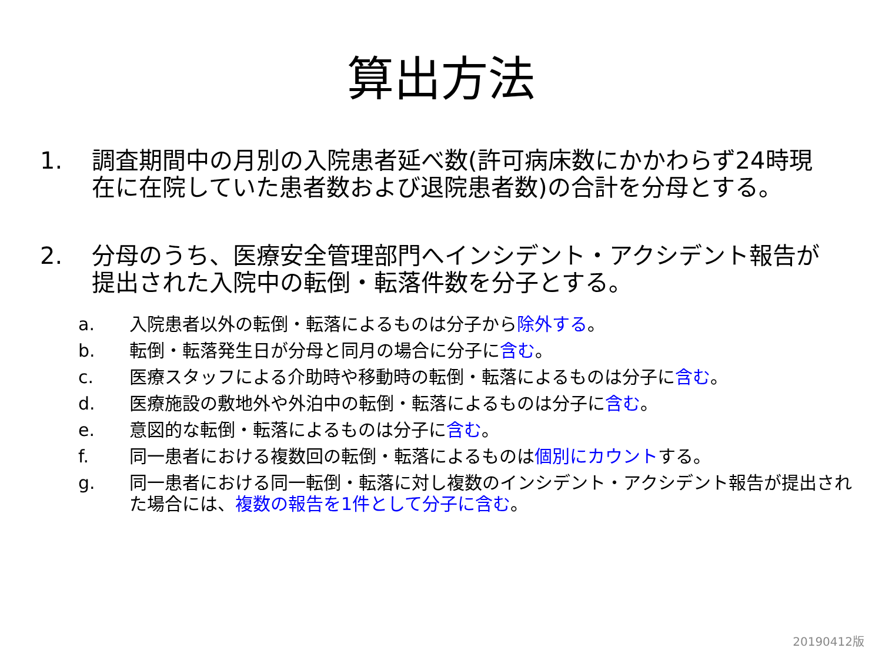算出方法
1. 調査期間中の月別の入院患者延べ数(許可病床数にかかわらず24時現在に在院していた患者数および退院患者数)の合計を分母とする。
2. 分母のうち、医療安全管理部門へインシデント・アクシデント報告が提出された入院中の転倒・転落件数を分子とする。
a. 入院患者以外の転倒・転落によるものは分子から除外する。
b. 転倒・転落発生日が分母と同月の場合に分子に含む。
c. 医療スタッフによる介助時や移動時の転倒・転落によるものは分子に含む。
d. 医療施設の敷地外や外泊中の転倒・転落によるものは分子に含む。
e. 意図的な転倒・転落によるものは分子に含む。
f. 同一患者における複数回の転倒・転落によるものは個別にカウントする。
g. 同一患者における同一転倒・転落に対し複数のインシデント・アクシデント報告が提出された場合には、複数の報告を1件として分子に含む。
20190412版